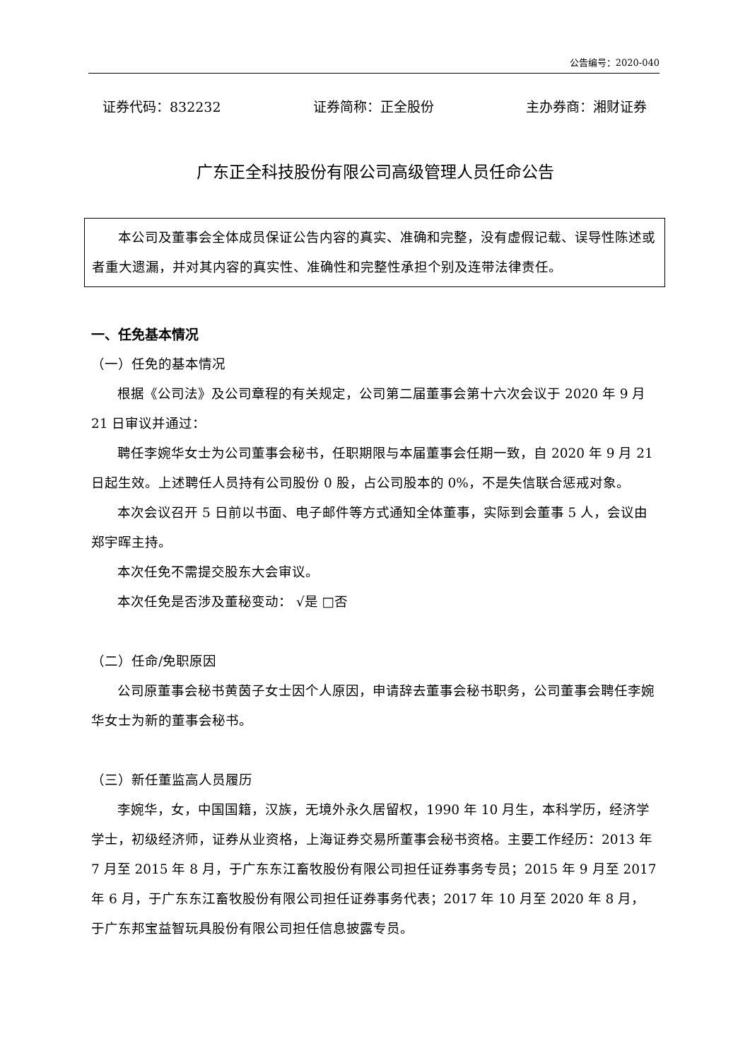公告编号：2020-040
证券代码：832232 证券简称：正全股份 主办券商：湘财证券
广东正全科技股份有限公司高级管理人员任命公告
本公司及董事会全体成员保证公告内容的真实、准确和完整，没有虚假记载、误导性陈述或者重大遗漏，并对其内容的真实性、准确性和完整性承担个别及连带法律责任。
一、任免基本情况
（一）任免的基本情况
根据《公司法》及公司章程的有关规定，公司第二届董事会第十六次会议于 2020 年 9 月 21 日审议并通过：
聘任李婉华女士为公司董事会秘书，任职期限与本届董事会任期一致，自 2020 年 9 月 21 日起生效。上述聘任人员持有公司股份 0 股，占公司股本的 0%，不是失信联合惩戒对象。
本次会议召开 5 日前以书面、电子邮件等方式通知全体董事，实际到会董事 5 人，会议由郑宇晖主持。
本次任免不需提交股东大会审议。
本次任免是否涉及董秘变动： √是 □否
（二）任命/免职原因
公司原董事会秘书黄茵子女士因个人原因，申请辞去董事会秘书职务，公司董事会聘任李婉华女士为新的董事会秘书。
（三）新任董监高人员履历
李婉华，女，中国国籍，汉族，无境外永久居留权，1990 年 10 月生，本科学历，经济学学士，初级经济师，证券从业资格，上海证券交易所董事会秘书资格。主要工作经历：2013 年 7 月至 2015 年 8 月，于广东东江畜牧股份有限公司担任证券事务专员；2015 年 9 月至 2017 年 6 月，于广东东江畜牧股份有限公司担任证券事务代表；2017 年 10 月至 2020 年 8 月，于广东邦宝益智玩具股份有限公司担任信息披露专员。